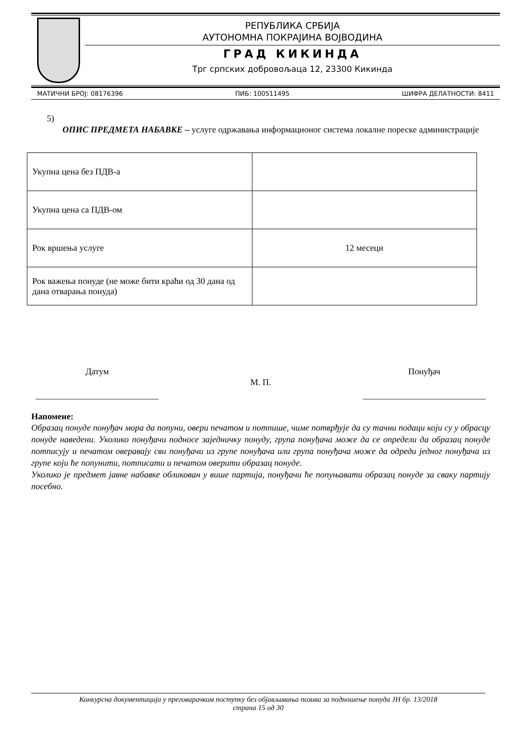РЕПУБЛИКА СРБИЈА
АУТОНОМНА ПОКРАЈИНА ВОЈВОДИНА
ГРАД КИКИНДА
Трг српских добровољаца 12, 23300 Кикинда
МАТИЧНИ БРОЈ: 08176396 ПИБ: 100511495 ШИФРА ДЕЛАТНОСТИ: 8411
5)
ОПИС ПРЕДМЕТА НАБАВКЕ – услуге одржавања информационог система локалне пореске администрације
| Укупна цена без ПДВ-а | |
| Укупна цена са ПДВ-ом | |
| Рок вршења услуге | 12 месеци |
| Рок важења понуде (не може бити краћи од 30 дана од дана отварања понуда) | |
Датум
____________________________
М. П.
Понуђач
____________________________
Напомене:
Образац понуде понуђач мора да попуни, овери печатом и потпише, чиме потврђује да су тачни подаци који су у обрасцу понуде наведени. Уколико понуђачи подносе заједничку понуду, група понуђача може да се определи да образац понуде потписују и печатом оверавају сви понуђачи из групе понуђача или група понуђача може да одреди једног понуђача из групе који ће попунити, потписати и печатом оверити образац понуде.
Уколико је предмет јавне набавке обликован у више партија, понуђачи ће попуњавати образац понуде за сваку партију посебно.
Конкурсна документација у преговарачком поступку без објављивања позива за подношење понуда ЈН бр. 13/2018
страна 15 од 30